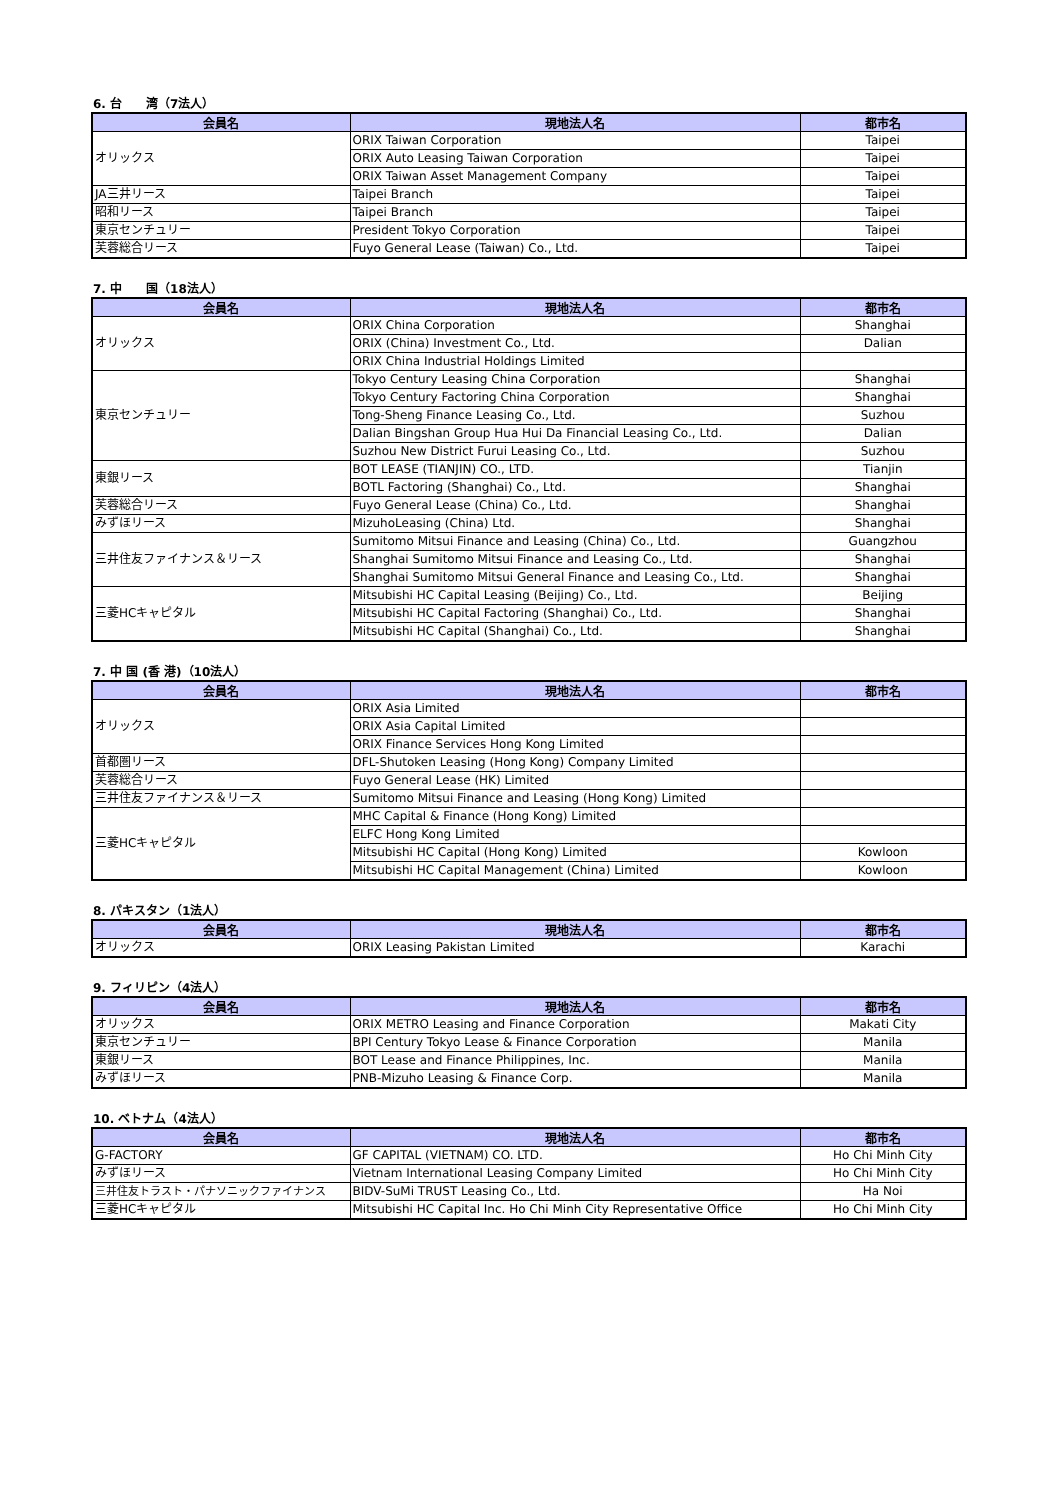6. 台　　湾（7法人）
| 会員名 | 現地法人名 | 都市名 |
| --- | --- | --- |
| オリックス | ORIX Taiwan Corporation | Taipei |
| | ORIX Auto Leasing Taiwan Corporation | Taipei |
| | ORIX Taiwan Asset Management Company | Taipei |
| JA三井リース | Taipei Branch | Taipei |
| 昭和リース | Taipei Branch | Taipei |
| 東京センチュリー | President Tokyo Corporation | Taipei |
| 芙蓉総合リース | Fuyo General Lease (Taiwan) Co., Ltd. | Taipei |
7. 中　　国（18法人）
| 会員名 | 現地法人名 | 都市名 |
| --- | --- | --- |
| オリックス | ORIX China Corporation | Shanghai |
| | ORIX (China) Investment Co., Ltd. | Dalian |
| | ORIX China Industrial Holdings Limited | |
| 東京センチュリー | Tokyo Century Leasing China Corporation | Shanghai |
| | Tokyo Century Factoring China Corporation | Shanghai |
| | Tong-Sheng Finance Leasing Co., Ltd. | Suzhou |
| | Dalian Bingshan Group Hua Hui Da Financial Leasing Co., Ltd. | Dalian |
| | Suzhou New District Furui Leasing Co., Ltd. | Suzhou |
| 東銀リース | BOT LEASE (TIANJIN) CO., LTD. | Tianjin |
| | BOTL Factoring (Shanghai) Co., Ltd. | Shanghai |
| 芙蓉総合リース | Fuyo General Lease (China) Co., Ltd. | Shanghai |
| みずほリース | MizuhoLeasing (China) Ltd. | Shanghai |
| 三井住友ファイナンス＆リース | Sumitomo Mitsui Finance and Leasing (China) Co., Ltd. | Guangzhou |
| | Shanghai Sumitomo Mitsui Finance and Leasing Co., Ltd. | Shanghai |
| | Shanghai Sumitomo Mitsui General Finance and Leasing Co., Ltd. | Shanghai |
| 三菱HCキャピタル | Mitsubishi HC Capital Leasing (Beijing) Co., Ltd. | Beijing |
| | Mitsubishi HC Capital Factoring (Shanghai) Co., Ltd. | Shanghai |
| | Mitsubishi HC Capital (Shanghai) Co., Ltd. | Shanghai |
7. 中 国 (香 港)（10法人）
| 会員名 | 現地法人名 | 都市名 |
| --- | --- | --- |
| オリックス | ORIX Asia Limited | |
| | ORIX Asia Capital Limited | |
| | ORIX Finance Services Hong Kong Limited | |
| 首都圏リース | DFL-Shutoken Leasing (Hong Kong) Company Limited | |
| 芙蓉総合リース | Fuyo General Lease (HK) Limited | |
| 三井住友ファイナンス＆リース | Sumitomo Mitsui Finance and Leasing (Hong Kong) Limited | |
| 三菱HCキャピタル | MHC Capital & Finance (Hong Kong) Limited | |
| | ELFC Hong Kong Limited | |
| | Mitsubishi HC Capital (Hong Kong) Limited | Kowloon |
| | Mitsubishi HC Capital Management (China) Limited | Kowloon |
8. パキスタン（1法人）
| 会員名 | 現地法人名 | 都市名 |
| --- | --- | --- |
| オリックス | ORIX Leasing Pakistan Limited | Karachi |
9. フィリピン（4法人）
| 会員名 | 現地法人名 | 都市名 |
| --- | --- | --- |
| オリックス | ORIX METRO Leasing and Finance Corporation | Makati City |
| 東京センチュリー | BPI Century Tokyo Lease & Finance Corporation | Manila |
| 東銀リース | BOT Lease and Finance Philippines, Inc. | Manila |
| みずほリース | PNB-Mizuho Leasing & Finance Corp. | Manila |
10. ベトナム（4法人）
| 会員名 | 現地法人名 | 都市名 |
| --- | --- | --- |
| G-FACTORY | GF CAPITAL (VIETNAM) CO. LTD. | Ho Chi Minh City |
| みずほリース | Vietnam International Leasing Company Limited | Ho Chi Minh City |
| 三井住友トラスト・パナソニックファイナンス | BIDV-SuMi TRUST Leasing Co., Ltd. | Ha Noi |
| 三菱HCキャピタル | Mitsubishi HC Capital Inc. Ho Chi Minh City Representative Office | Ho Chi Minh City |